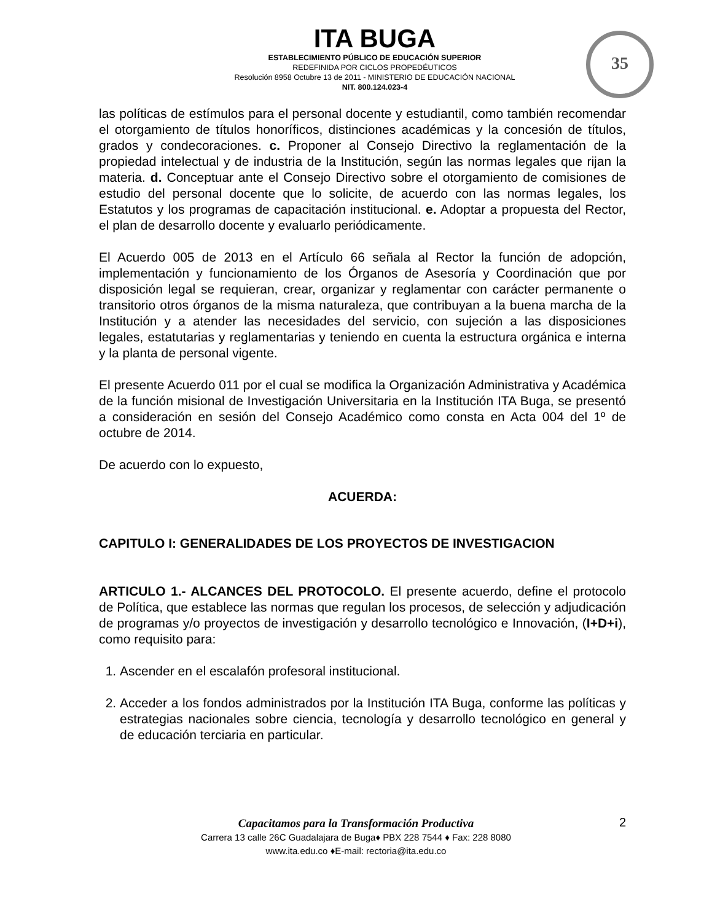ITA BUGA
ESTABLECIMIENTO PÚBLICO DE EDUCACIÓN SUPERIOR
REDEFINIDA POR CICLOS PROPEDÉUTICOS
Resolución 8958 Octubre 13 de 2011 - MINISTERIO DE EDUCACIÓN NACIONAL
NIT. 800.124.023-4
35
las políticas de estímulos para el personal docente y estudiantil, como también recomendar el otorgamiento de títulos honoríficos, distinciones académicas y la concesión de títulos, grados y condecoraciones. c. Proponer al Consejo Directivo la reglamentación de la propiedad intelectual y de industria de la Institución, según las normas legales que rijan la materia. d. Conceptuar ante el Consejo Directivo sobre el otorgamiento de comisiones de estudio del personal docente que lo solicite, de acuerdo con las normas legales, los Estatutos y los programas de capacitación institucional. e. Adoptar a propuesta del Rector, el plan de desarrollo docente y evaluarlo periódicamente.
El Acuerdo 005 de 2013 en el Artículo 66 señala al Rector la función de adopción, implementación y funcionamiento de los Órganos de Asesoría y Coordinación que por disposición legal se requieran, crear, organizar y reglamentar con carácter permanente o transitorio otros órganos de la misma naturaleza, que contribuyan a la buena marcha de la Institución y a atender las necesidades del servicio, con sujeción a las disposiciones legales, estatutarias y reglamentarias y teniendo en cuenta la estructura orgánica e interna y la planta de personal vigente.
El presente Acuerdo 011 por el cual se modifica la Organización Administrativa y Académica de la función misional de Investigación Universitaria en la Institución ITA Buga, se presentó a consideración en sesión del Consejo Académico como consta en Acta 004 del 1º de octubre de 2014.
De acuerdo con lo expuesto,
ACUERDA:
CAPITULO I: GENERALIDADES DE LOS PROYECTOS DE INVESTIGACION
ARTICULO 1.- ALCANCES DEL PROTOCOLO. El presente acuerdo, define el protocolo de Política, que establece las normas que regulan los procesos, de selección y adjudicación de programas y/o proyectos de investigación y desarrollo tecnológico e Innovación, (I+D+i), como requisito para:
1. Ascender en el escalafón profesoral institucional.
2. Acceder a los fondos administrados por la Institución ITA Buga, conforme las políticas y estrategias nacionales sobre ciencia, tecnología y desarrollo tecnológico en general y de educación terciaria en particular.
Capacitamos para la Transformación Productiva
Carrera 13 calle 26C Guadalajara de Buga♦ PBX 228 7544 ♦ Fax: 228 8080
www.ita.edu.co ♦E-mail: rectoria@ita.edu.co
2